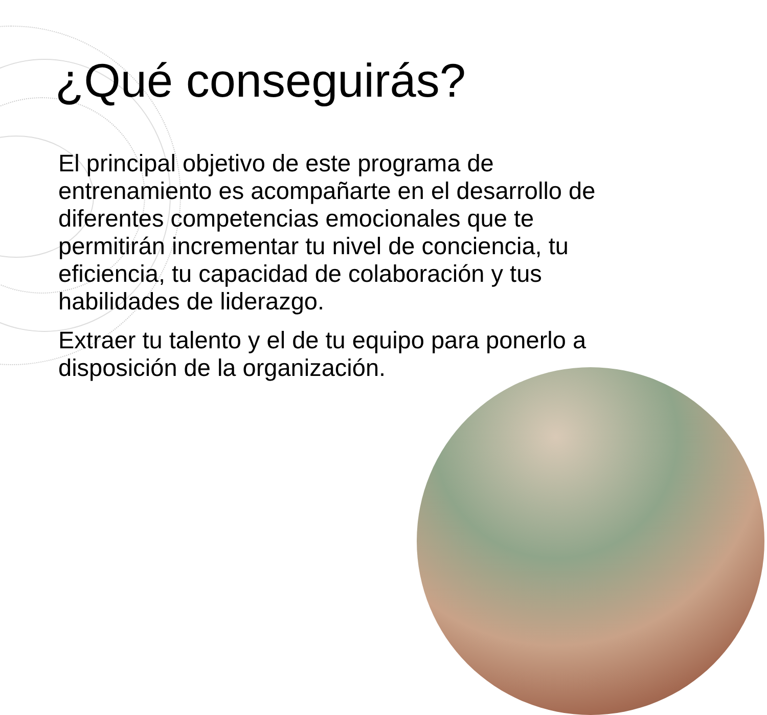¿Qué conseguirás?
El principal objetivo de este programa de entrenamiento es acompañarte en el desarrollo de diferentes competencias emocionales que te permitirán incrementar tu nivel de conciencia, tu eficiencia, tu capacidad de colaboración y tus habilidades de liderazgo.
Extraer tu talento y el de tu equipo para ponerlo a disposición de la organización.